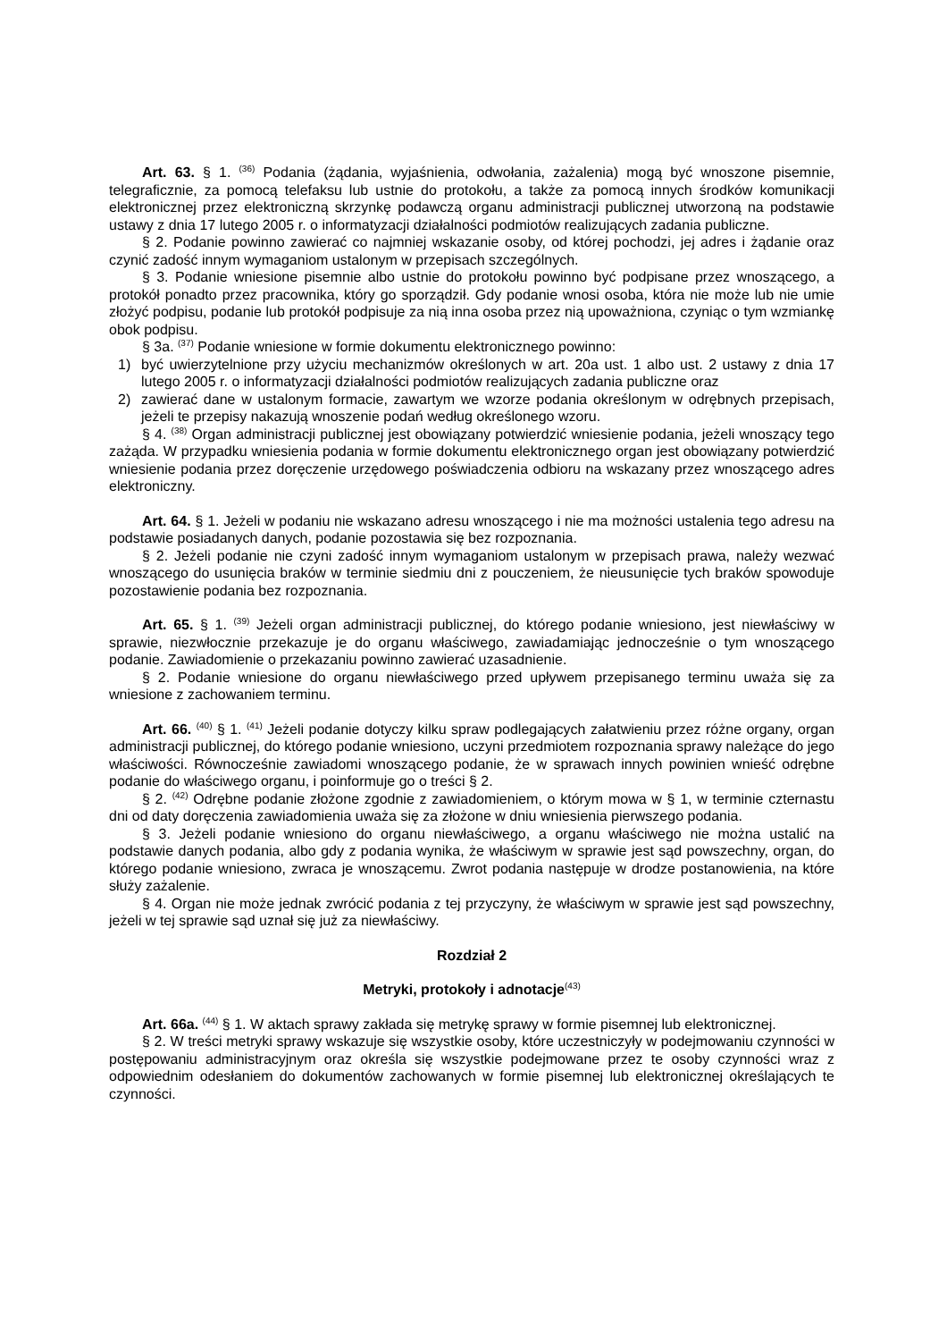Art. 63. § 1. <sup>(36)</sup> Podania (żądania, wyjaśnienia, odwołania, zażalenia) mogą być wnoszone pisemnie, telegraficznie, za pomocą telefaksu lub ustnie do protokołu, a także za pomocą innych środków komunikacji elektronicznej przez elektroniczną skrzynkę podawczą organu administracji publicznej utworzoną na podstawie ustawy z dnia 17 lutego 2005 r. o informatyzacji działalności podmiotów realizujących zadania publiczne.
§ 2. Podanie powinno zawierać co najmniej wskazanie osoby, od której pochodzi, jej adres i żądanie oraz czynić zadość innym wymaganiom ustalonym w przepisach szczególnych.
§ 3. Podanie wniesione pisemnie albo ustnie do protokołu powinno być podpisane przez wnoszącego, a protokół ponadto przez pracownika, który go sporządził. Gdy podanie wnosi osoba, która nie może lub nie umie złożyć podpisu, podanie lub protokół podpisuje za nią inna osoba przez nią upoważniona, czyniąc o tym wzmiankę obok podpisu.
§ 3a. <sup>(37)</sup> Podanie wniesione w formie dokumentu elektronicznego powinno:
1) być uwierzytelnione przy użyciu mechanizmów określonych w art. 20a ust. 1 albo ust. 2 ustawy z dnia 17 lutego 2005 r. o informatyzacji działalności podmiotów realizujących zadania publiczne oraz
2) zawierać dane w ustalonym formacie, zawartym we wzorze podania określonym w odrębnych przepisach, jeżeli te przepisy nakazują wnoszenie podań według określonego wzoru.
§ 4. <sup>(38)</sup> Organ administracji publicznej jest obowiązany potwierdzić wniesienie podania, jeżeli wnoszący tego zażąda. W przypadku wniesienia podania w formie dokumentu elektronicznego organ jest obowiązany potwierdzić wniesienie podania przez doręczenie urzędowego poświadczenia odbioru na wskazany przez wnoszącego adres elektroniczny.
Art. 64. § 1. Jeżeli w podaniu nie wskazano adresu wnoszącego i nie ma możności ustalenia tego adresu na podstawie posiadanych danych, podanie pozostawia się bez rozpoznania.
§ 2. Jeżeli podanie nie czyni zadość innym wymaganiom ustalonym w przepisach prawa, należy wezwać wnoszącego do usunięcia braków w terminie siedmiu dni z pouczeniem, że nieusunięcie tych braków spowoduje pozostawienie podania bez rozpoznania.
Art. 65. § 1. <sup>(39)</sup> Jeżeli organ administracji publicznej, do którego podanie wniesiono, jest niewłaściwy w sprawie, niezwłocznie przekazuje je do organu właściwego, zawiadamiając jednocześnie o tym wnoszącego podanie. Zawiadomienie o przekazaniu powinno zawierać uzasadnienie.
§ 2. Podanie wniesione do organu niewłaściwego przed upływem przepisanego terminu uważa się za wniesione z zachowaniem terminu.
Art. 66. <sup>(40)</sup> § 1. <sup>(41)</sup> Jeżeli podanie dotyczy kilku spraw podlegających załatwieniu przez różne organy, organ administracji publicznej, do którego podanie wniesiono, uczyni przedmiotem rozpoznania sprawy należące do jego właściwości. Równocześnie zawiadomi wnoszącego podanie, że w sprawach innych powinien wnieść odrębne podanie do właściwego organu, i poinformuje go o treści § 2.
§ 2. <sup>(42)</sup> Odrębne podanie złożone zgodnie z zawiadomieniem, o którym mowa w § 1, w terminie czternastu dni od daty doręczenia zawiadomienia uważa się za złożone w dniu wniesienia pierwszego podania.
§ 3. Jeżeli podanie wniesiono do organu niewłaściwego, a organu właściwego nie można ustalić na podstawie danych podania, albo gdy z podania wynika, że właściwym w sprawie jest sąd powszechny, organ, do którego podanie wniesiono, zwraca je wnoszącemu. Zwrot podania następuje w drodze postanowienia, na które służy zażalenie.
§ 4. Organ nie może jednak zwrócić podania z tej przyczyny, że właściwym w sprawie jest sąd powszechny, jeżeli w tej sprawie sąd uznał się już za niewłaściwy.
Rozdział 2
Metryki, protokoły i adnotacje<sup>(43)</sup>
Art. 66a. <sup>(44)</sup> § 1. W aktach sprawy zakłada się metrykę sprawy w formie pisemnej lub elektronicznej.
§ 2. W treści metryki sprawy wskazuje się wszystkie osoby, które uczestniczyły w podejmowaniu czynności w postępowaniu administracyjnym oraz określa się wszystkie podejmowane przez te osoby czynności wraz z odpowiednim odesłaniem do dokumentów zachowanych w formie pisemnej lub elektronicznej określających te czynności.